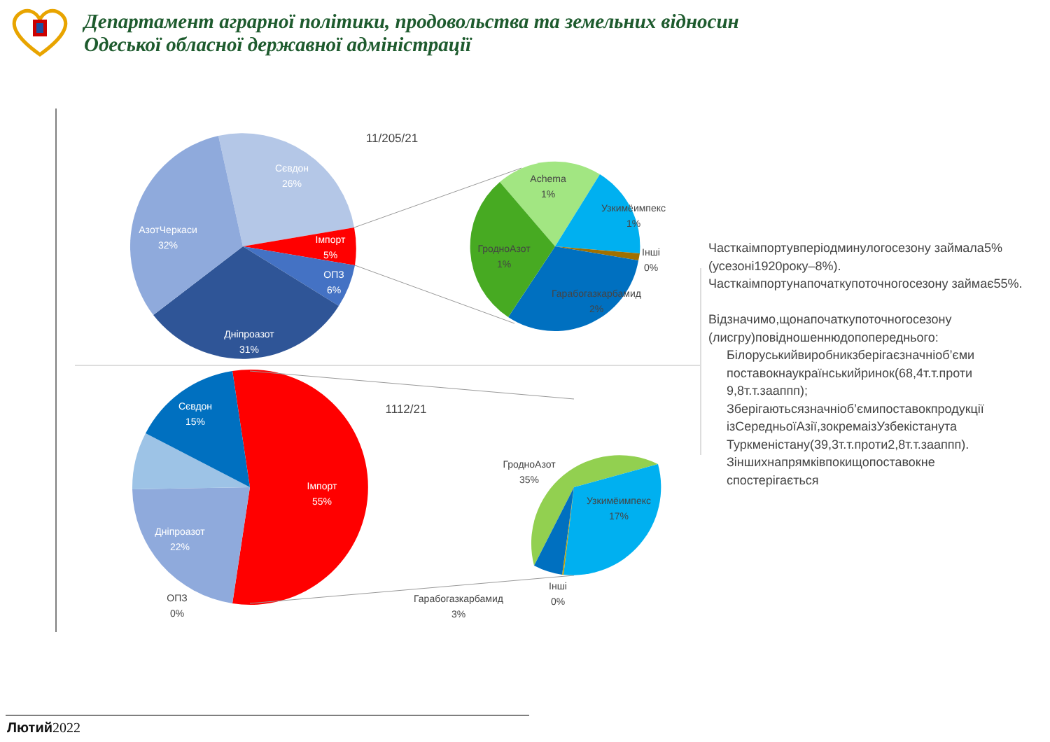Департамент аграрної політики, продовольства та земельних відносин
Одеської обласної державної адміністрації
Сєвдон
26%
АзотЧеркаси
32%
Імпорт
5%
ОПЗ
6%
Дніпроазот
31%
11/205/21
Achema
1%
Узкимёимпекс
1%
Інші
0%
ГродноАзот
1%
Гарабогазкарбамид
2%
Сєвдон
15%
Імпорт
55%
Дніпроазот
22%
1112/21
ГродноАзот
35%
Узкимёимпекс
17%
ОПЗ
0%
Інші
0%
Гарабогазкарбамид
3%
Часткаімпортувперіодминулогосезону займала5%(усезоні1920року–8%). Часткаімпортунапочаткупоточногосезону займає55%.
Відзначимо,щонапочаткупоточногосезону (лисгру)повідношеннюдопопереднього:
Білоруськийвиробникзберігаєзначніоб’єми поставокнаукраїнськийринок(68,4т.т.проти 9,8т.т.зааппп);
Зберігаютьсязначніоб’ємипоставокпродукції ізСередньоїАзії,зокремаізУзбекістанута Туркменістану(39,3т.т.проти2,8т.т.зааппп).
Зіншихнапрямківпокищопоставокне спостерігається
Лютий2022